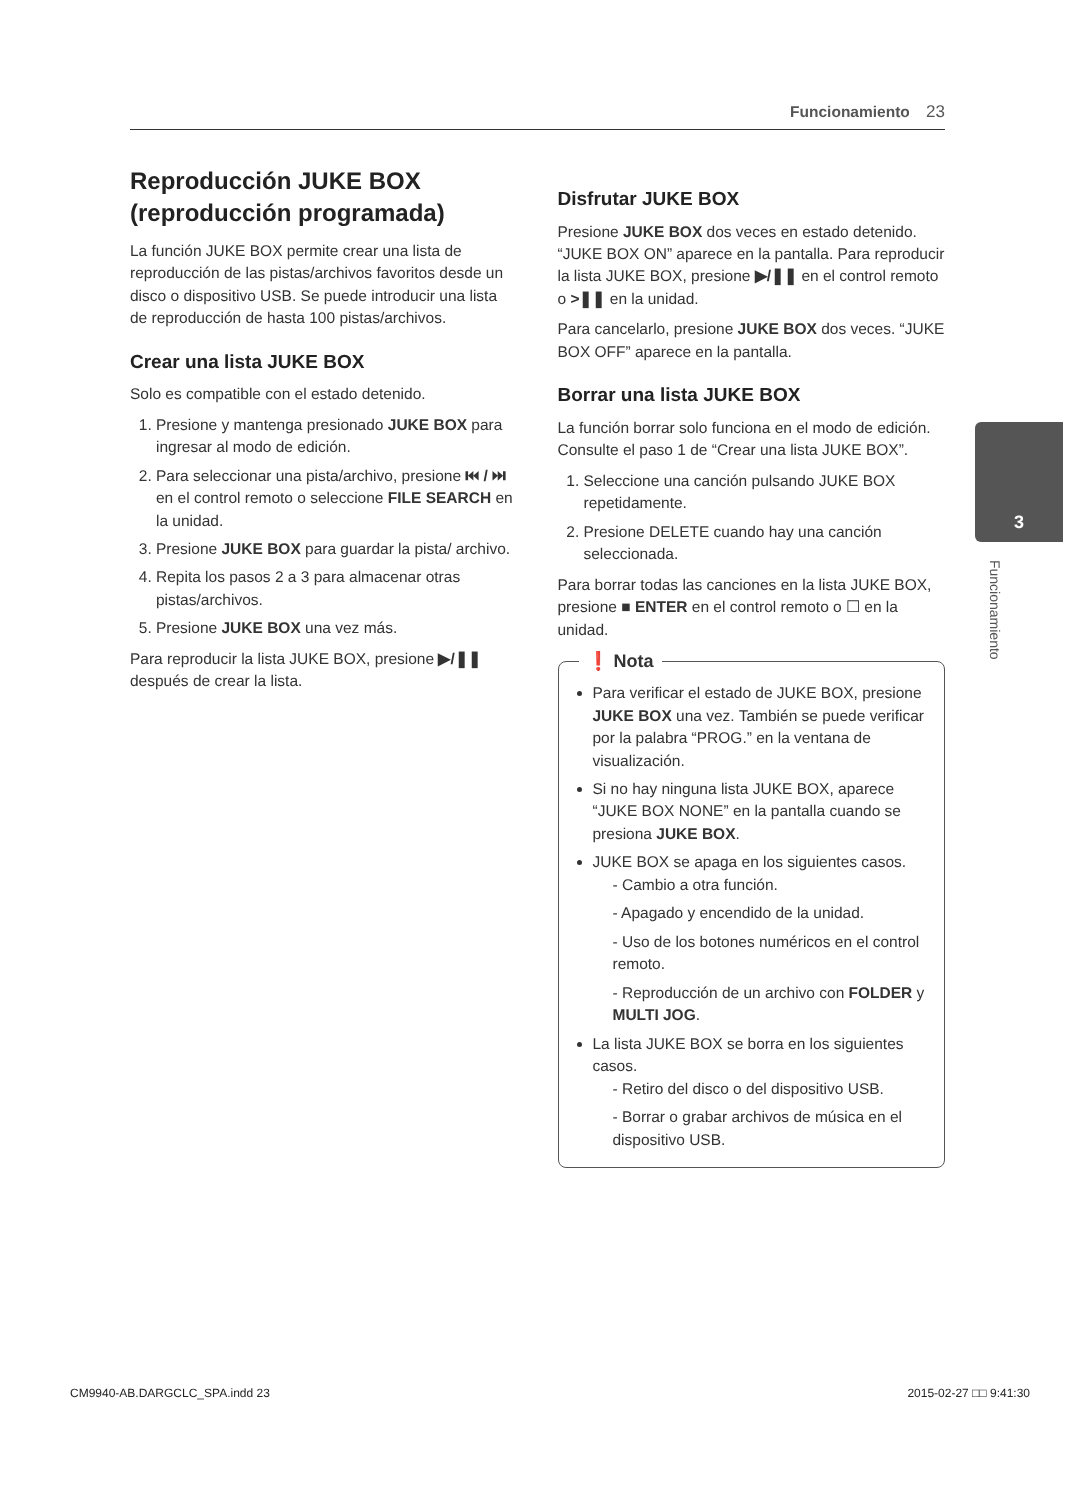Funcionamiento 23
3
Funcionamiento
Reproducción JUKE BOX (reproducción programada)
La función JUKE BOX permite crear una lista de reproducción de las pistas/archivos favoritos desde un disco o dispositivo USB. Se puede introducir una lista de reproducción de hasta 100 pistas/archivos.
Crear una lista JUKE BOX
Solo es compatible con el estado detenido.
1. Presione y mantenga presionado JUKE BOX para ingresar al modo de edición.
2. Para seleccionar una pista/archivo, presione ⏮ / ⏭ en el control remoto o seleccione FILE SEARCH en la unidad.
3. Presione JUKE BOX para guardar la pista/ archivo.
4. Repita los pasos 2 a 3 para almacenar otras pistas/archivos.
5. Presione JUKE BOX una vez más.
Para reproducir la lista JUKE BOX, presione ▶/❚❚ después de crear la lista.
Disfrutar JUKE BOX
Presione JUKE BOX dos veces en estado detenido. “JUKE BOX ON” aparece en la pantalla. Para reproducir la lista JUKE BOX, presione ▶/❚❚ en el control remoto o >❚❚ en la unidad.
Para cancelarlo, presione JUKE BOX dos veces. “JUKE BOX OFF” aparece en la pantalla.
Borrar una lista JUKE BOX
La función borrar solo funciona en el modo de edición. Consulte el paso 1 de “Crear una lista JUKE BOX”.
1. Seleccione una canción pulsando JUKE BOX repetidamente.
2. Presione DELETE cuando hay una canción seleccionada.
Para borrar todas las canciones en la lista JUKE BOX, presione ■ ENTER en el control remoto o ☐ en la unidad.
❗ Nota
Para verificar el estado de JUKE BOX, presione JUKE BOX una vez. También se puede verificar por la palabra “PROG.” en la ventana de visualización.
Si no hay ninguna lista JUKE BOX, aparece “JUKE BOX NONE” en la pantalla cuando se presiona JUKE BOX.
JUKE BOX se apaga en los siguientes casos.
- Cambio a otra función.
- Apagado y encendido de la unidad.
- Uso de los botones numéricos en el control remoto.
- Reproducción de un archivo con FOLDER y MULTI JOG.
La lista JUKE BOX se borra en los siguientes casos.
- Retiro del disco o del dispositivo USB.
- Borrar o grabar archivos de música en el dispositivo USB.
CM9940-AB.DARGCLC_SPA.indd 23 2015-02-27 □□ 9:41:30